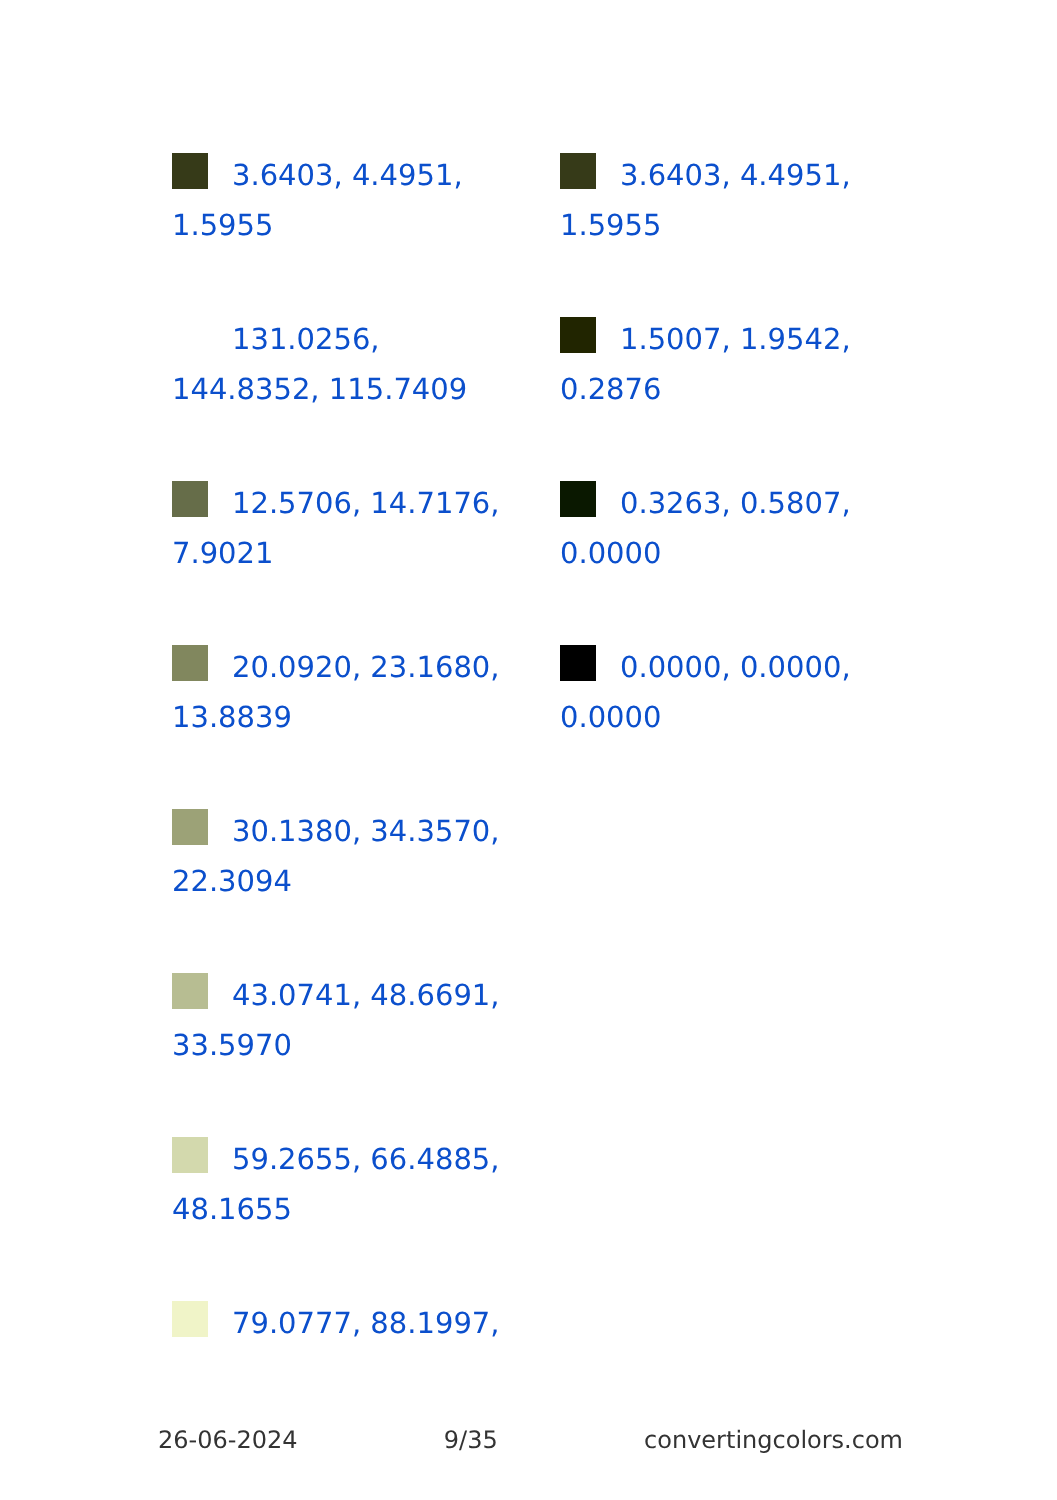3.6403, 4.4951,
1.5955
131.0256,
144.8352, 115.7409
12.5706, 14.7176,
7.9021
20.0920, 23.1680,
13.8839
30.1380, 34.3570,
22.3094
43.0741, 48.6691,
33.5970
59.2655, 66.4885,
48.1655
79.0777, 88.1997,
3.6403, 4.4951,
1.5955
1.5007, 1.9542,
0.2876
0.3263, 0.5807,
0.0000
0.0000, 0.0000,
0.0000
26-06-2024 9/35 convertingcolors.com